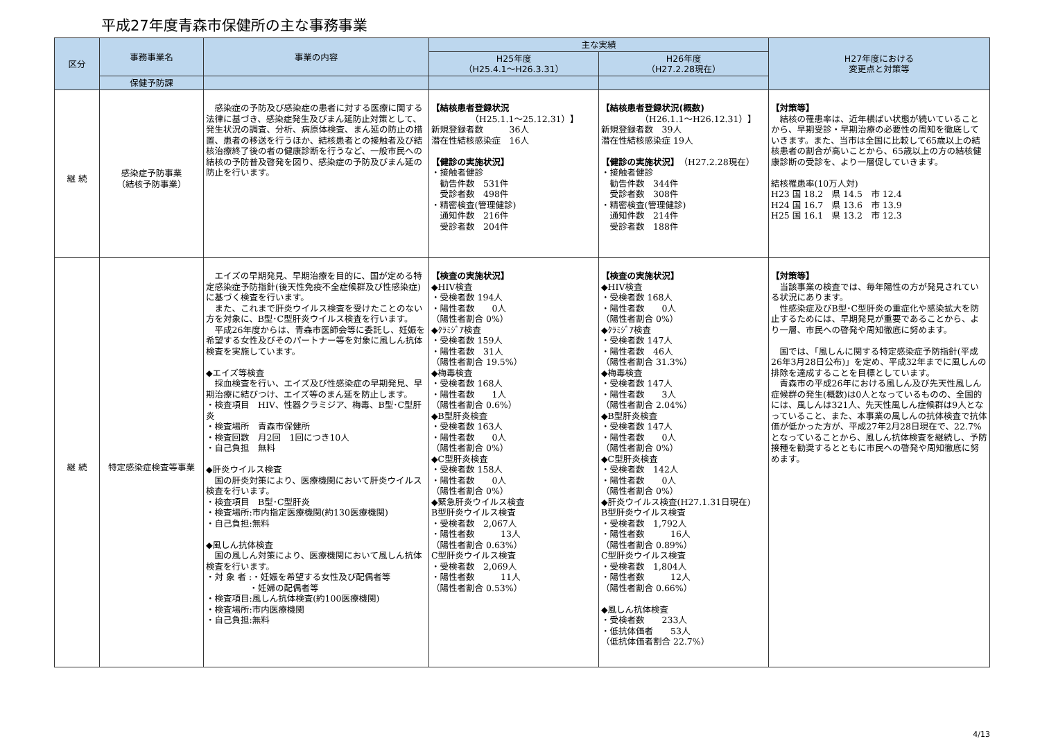平成27年度青森市保健所の主な事務事業
| 区分 | 事務事業名 | 事業の内容 | 主な実績 | | H27年度における 変更点と対策等 |
| --- | --- | --- | --- | --- | --- |
| | | | H25年度 （H25.4.1～H26.3.31） | H26年度 （H27.2.28現在） | |
| | 保健予防課 | | | | |
| 継 続 | 感染症予防事業 （結核予防事業） | 感染症の予防及び感染症の患者に対する医療に関する法律に基づき、感染症発生及びまん延防止対策として、発生状況の調査、分析、病原体検査、まん延の防止の措置、患者の移送を行うほか、結核患者との接触者及び結核治療終了後の者の健康診断を行うなど、一般市民への結核の予防普及啓発を図り、感染症の予防及びまん延の防止を行います。 | 【結核患者登録状況 （H25.1.1～25.12.31）】 新規登録者数 36人 潜在性結核感染症 16人 【健診の実施状況】 ・接触者健診 勧告件数 531件 受診者数 498件 ・精密検査(管理健診) 通知件数 216件 受診者数 204件 | 【結核患者登録状況(概数) （H26.1.1～H26.12.31）】 新規登録者数 39人 潜在性結核感染症 19人 【健診の実施状況】 （H27.2.28現在） ・接触者健診 勧告件数 344件 受診者数 308件 ・精密検査(管理健診) 通知件数 214件 受診者数 188件 | 【対策等】 結核の罹患率は、近年横ばい状態が続いていることから、早期受診・早期治療の必要性の周知を徹底していきます。また、当市は全国に比較して65歳以上の結核患者の割合が高いことから、65歳以上の方の結核健康診断の受診を、より一層促していきます。 結核罹患率(10万人対) H23 国 18.2 県 14.5 市 12.4 H24 国 16.7 県 13.6 市 13.9 H25 国 16.1 県 13.2 市 12.3 |
| 継 続 | 特定感染症検査等事業 | エイズの早期発見、早期治療を目的に、国が定める特定感染症予防指針(後天性免疫不全症候群及び性感染症)に基づく検査を行います。 また、これまで肝炎ウイルス検査を受けたことのない方を対象に、B型･C型肝炎ウイルス検査を行います。 平成26年度からは、青森市医師会等に委託し、妊娠を希望する女性及びそのパートナー等を対象に風しん抗体検査を実施しています。 ◆エイズ等検査 採血検査を行い、エイズ及び性感染症の早期発見、早期治療に結びつけ、エイズ等のまん延を防止します。 ・検査項目 HIV、性器クラミジア、梅毒、B型･C型肝炎 ・検査場所 青森市保健所 ・検査回数 月2回 1回につき10人 ・自己負担 無料 ◆肝炎ウイルス検査 国の肝炎対策により、医療機関において肝炎ウイルス検査を行います。 ・検査項目 B型･C型肝炎 ・検査場所:市内指定医療機関(約130医療機関) ・自己負担:無料 ◆風しん抗体検査 国の風しん対策により、医療機関において風しん抗体検査を行います。 ・対 象 者 :・妊娠を希望する女性及び配偶者等 ・妊婦の配偶者等 ・検査項目:風しん抗体検査(約100医療機関) ・検査場所:市内医療機関 ・自己負担:無料 | 【検査の実施状況】 ◆HIV検査 ・受検者数 194人 ・陽性者数 0人 （陽性者割合 0%） ◆ｸﾗﾐｼﾞｱ検査 ・受検者数 159人 ・陽性者数 31人 （陽性者割合 19.5%） ◆梅毒検査 ・受検者数 168人 ・陽性者数 1人 （陽性者割合 0.6%） ◆B型肝炎検査 ・受検者数 163人 ・陽性者数 0人 （陽性者割合 0%） ◆C型肝炎検査 ・受検者数 158人 ・陽性者数 0人 （陽性者割合 0%） ◆緊急肝炎ウイルス検査 B型肝炎ウイルス検査 ・受検者数 2,067人 ・陽性者数 13人 （陽性者割合 0.63%） C型肝炎ウイルス検査 ・受検者数 2,069人 ・陽性者数 11人 （陽性者割合 0.53%） | 【検査の実施状況】 ◆HIV検査 ・受検者数 168人 ・陽性者数 0人 （陽性者割合 0%） ◆ｸﾗﾐｼﾞｱ検査 ・受検者数 147人 ・陽性者数 46人 （陽性者割合 31.3%） ◆梅毒検査 ・受検者数 147人 ・陽性者数 3人 （陽性者割合 2.04%） ◆B型肝炎検査 ・受検者数 147人 ・陽性者数 0人 （陽性者割合 0%） ◆C型肝炎検査 ・受検者数 142人 ・陽性者数 0人 （陽性者割合 0%） ◆肝炎ウイルス検査(H27.1.31日現在) B型肝炎ウイルス検査 ・受検者数 1,792人 ・陽性者数 16人 （陽性者割合 0.89%） C型肝炎ウイルス検査 ・受検者数 1,804人 ・陽性者数 12人 （陽性者割合 0.66%） ◆風しん抗体検査 ・受検者数 233人 ・低抗体価者 53人 （低抗体価者割合 22.7%） | 【対策等】 当該事業の検査では、毎年陽性の方が発見されている状況にあります。 性感染症及びB型･C型肝炎の重症化や感染拡大を防止するためには、早期発見が重要であることから、より一層、市民への啓発や周知徹底に努めます。 国では、「風しんに関する特定感染症予防指針(平成26年3月28日公布)」を定め、平成32年までに風しんの排除を達成することを目標としています。 青森市の平成26年における風しん及び先天性風しん症候群の発生(概数)は0人となっているものの、全国的には、風しんは321人、先天性風しん症候群は9人となっていること、また、本事業の風しんの抗体検査で抗体価が低かった方が、平成27年2月28日現在で、22.7%となっていることから、風しん抗体検査を継続し、予防接種を勧奨するとともに市民への啓発や周知徹底に努めます。 |
4/13